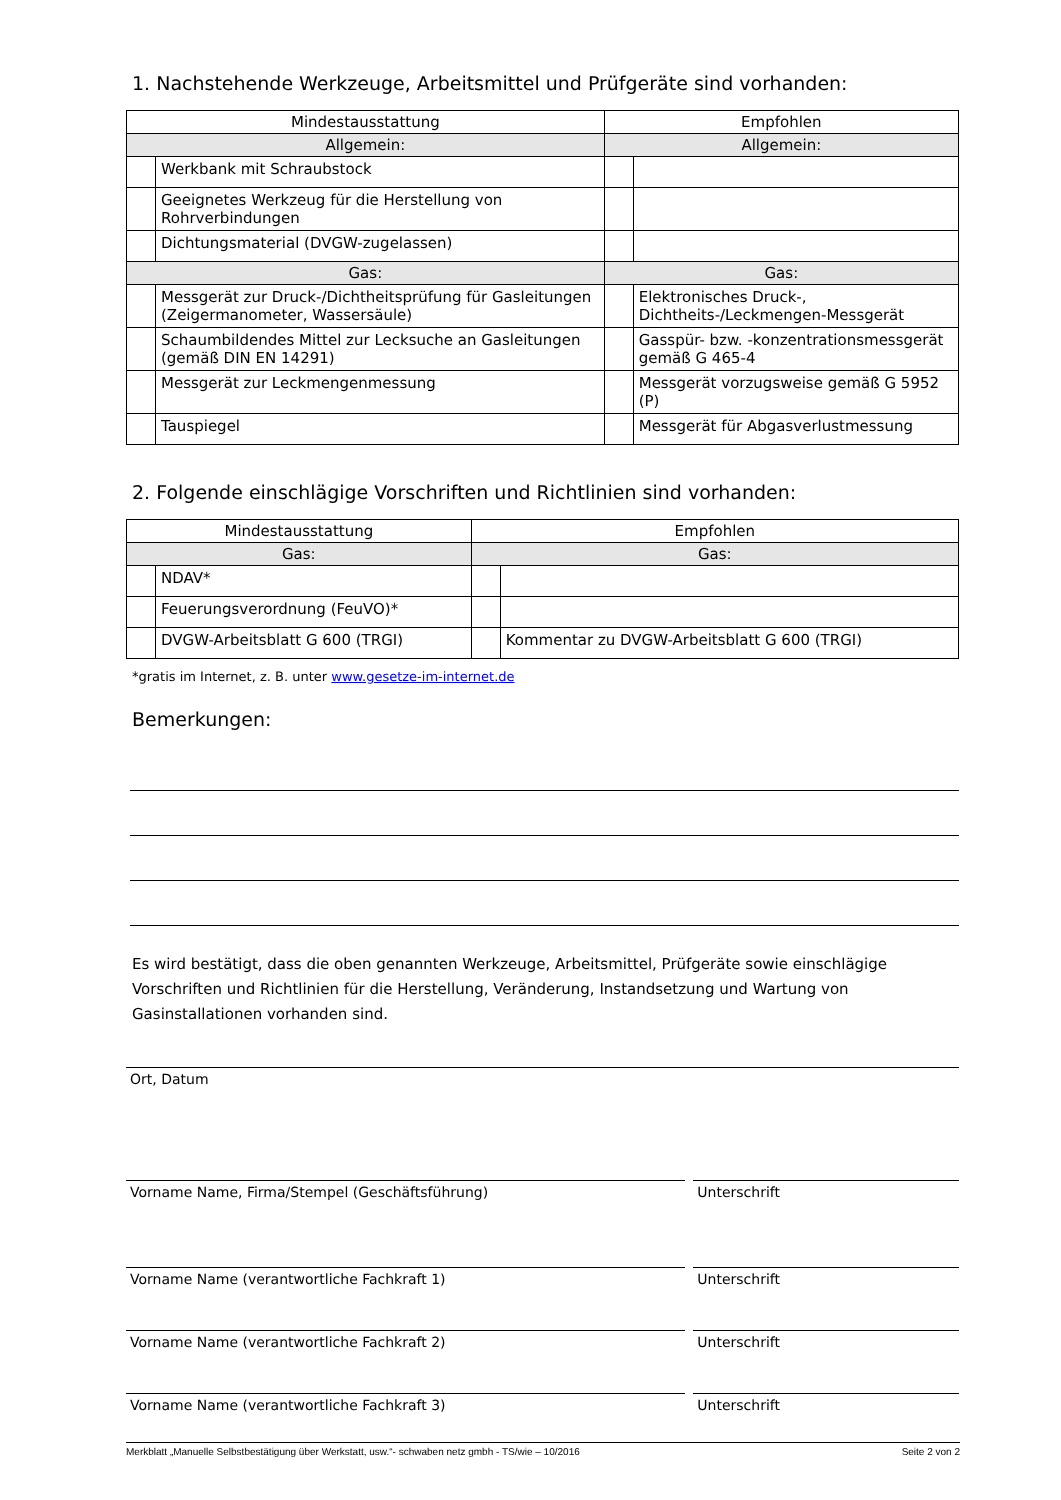1. Nachstehende Werkzeuge, Arbeitsmittel und Prüfgeräte sind vorhanden:
| Mindestausstattung | | Empfohlen | |
| --- | --- | --- | --- |
| Allgemein: | | Allgemein: | |
| | Werkbank mit Schraubstock | | |
| | Geeignetes Werkzeug für die Herstellung von Rohrverbindungen | | |
| | Dichtungsmaterial (DVGW-zugelassen) | | |
| Gas: | | Gas: | |
| | Messgerät zur Druck-/Dichtheitsprüfung für Gasleitungen (Zeigermanometer, Wassersäule) | | Elektronisches Druck-, Dichtheits-/Leckmengen-Messgerät |
| | Schaumbildendes Mittel zur Lecksuche an Gasleitungen (gemäß DIN EN 14291) | | Gasspür- bzw. -konzentrationsmessgerät gemäß G 465-4 |
| | Messgerät zur Leckmengenmessung | | Messgerät vorzugsweise gemäß G 5952 (P) |
| | Tauspiegel | | Messgerät für Abgasverlustmessung |
2. Folgende einschlägige Vorschriften und Richtlinien sind vorhanden:
| Mindestausstattung | | Empfohlen | |
| --- | --- | --- | --- |
| Gas: | | Gas: | |
| | NDAV* | | |
| | Feuerungsverordnung (FeuVO)* | | |
| | DVGW-Arbeitsblatt G 600 (TRGI) | | Kommentar zu DVGW-Arbeitsblatt G 600 (TRGI) |
*gratis im Internet, z. B. unter www.gesetze-im-internet.de
Bemerkungen:
Es wird bestätigt, dass die oben genannten Werkzeuge, Arbeitsmittel, Prüfgeräte sowie einschlägige Vorschriften und Richtlinien für die Herstellung, Veränderung, Instandsetzung und Wartung von Gasinstallationen vorhanden sind.
Ort, Datum
Vorname Name, Firma/Stempel (Geschäftsführung) Unterschrift
Vorname Name (verantwortliche Fachkraft 1) Unterschrift
Vorname Name (verantwortliche Fachkraft 2) Unterschrift
Vorname Name (verantwortliche Fachkraft 3) Unterschrift
Merkblatt „Manuelle Selbstbestätigung über Werkstatt, usw.“- schwaben netz gmbh - TS/wie – 10/2016 Seite 2 von 2